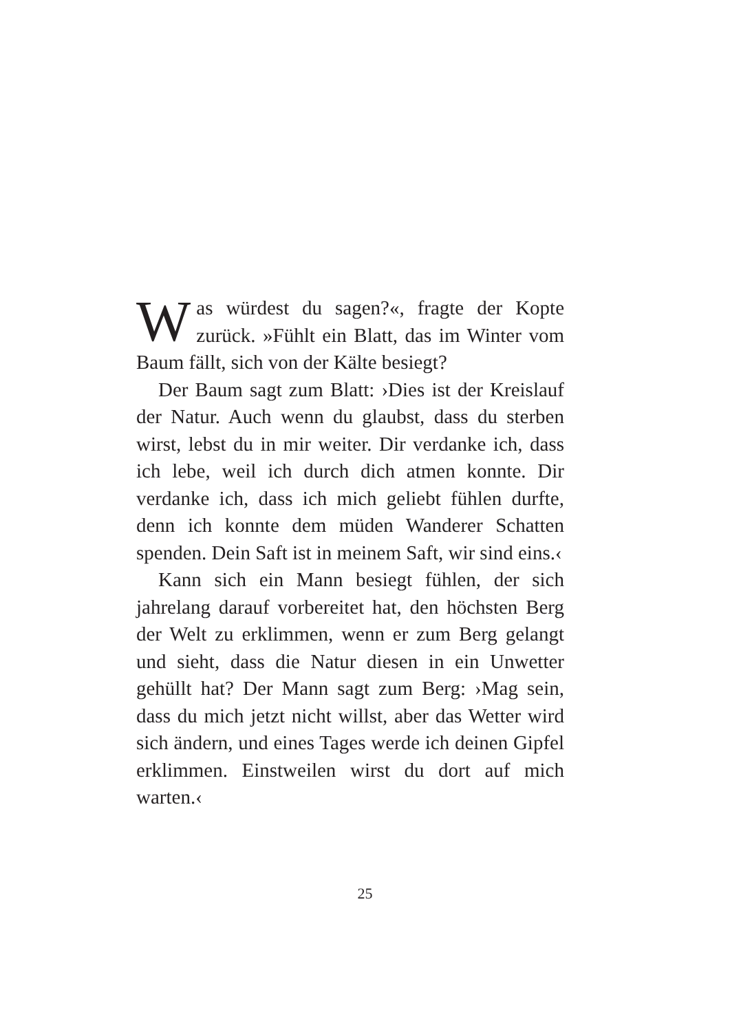Was würdest du sagen?«, fragte der Kopte zurück. »Fühlt ein Blatt, das im Winter vom Baum fällt, sich von der Kälte besiegt?
Der Baum sagt zum Blatt: ›Dies ist der Kreislauf der Natur. Auch wenn du glaubst, dass du sterben wirst, lebst du in mir weiter. Dir verdanke ich, dass ich lebe, weil ich durch dich atmen konnte. Dir verdanke ich, dass ich mich geliebt fühlen durfte, denn ich konnte dem müden Wanderer Schatten spenden. Dein Saft ist in meinem Saft, wir sind eins.‹
Kann sich ein Mann besiegt fühlen, der sich jahrelang darauf vorbereitet hat, den höchsten Berg der Welt zu erklimmen, wenn er zum Berg gelangt und sieht, dass die Natur diesen in ein Unwetter gehüllt hat? Der Mann sagt zum Berg: ›Mag sein, dass du mich jetzt nicht willst, aber das Wetter wird sich ändern, und eines Tages werde ich deinen Gipfel erklimmen. Einstweilen wirst du dort auf mich warten.‹
25